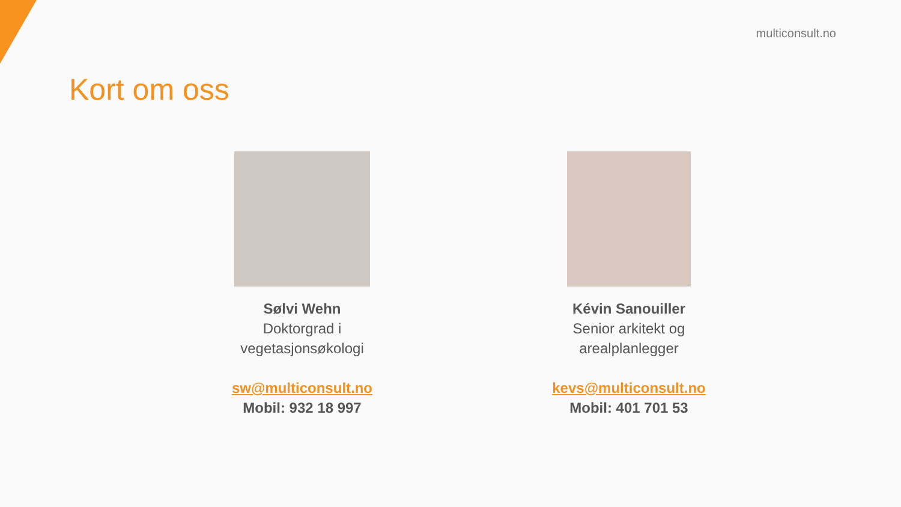multiconsult.no
Kort om oss
Sølvi Wehn
Doktorgrad i
vegetasjonsøkologi
sw@multiconsult.no
Mobil: 932 18 997
Kévin Sanouiller
Senior arkitekt og
arealplanlegger
kevs@multiconsult.no
Mobil: 401 701 53